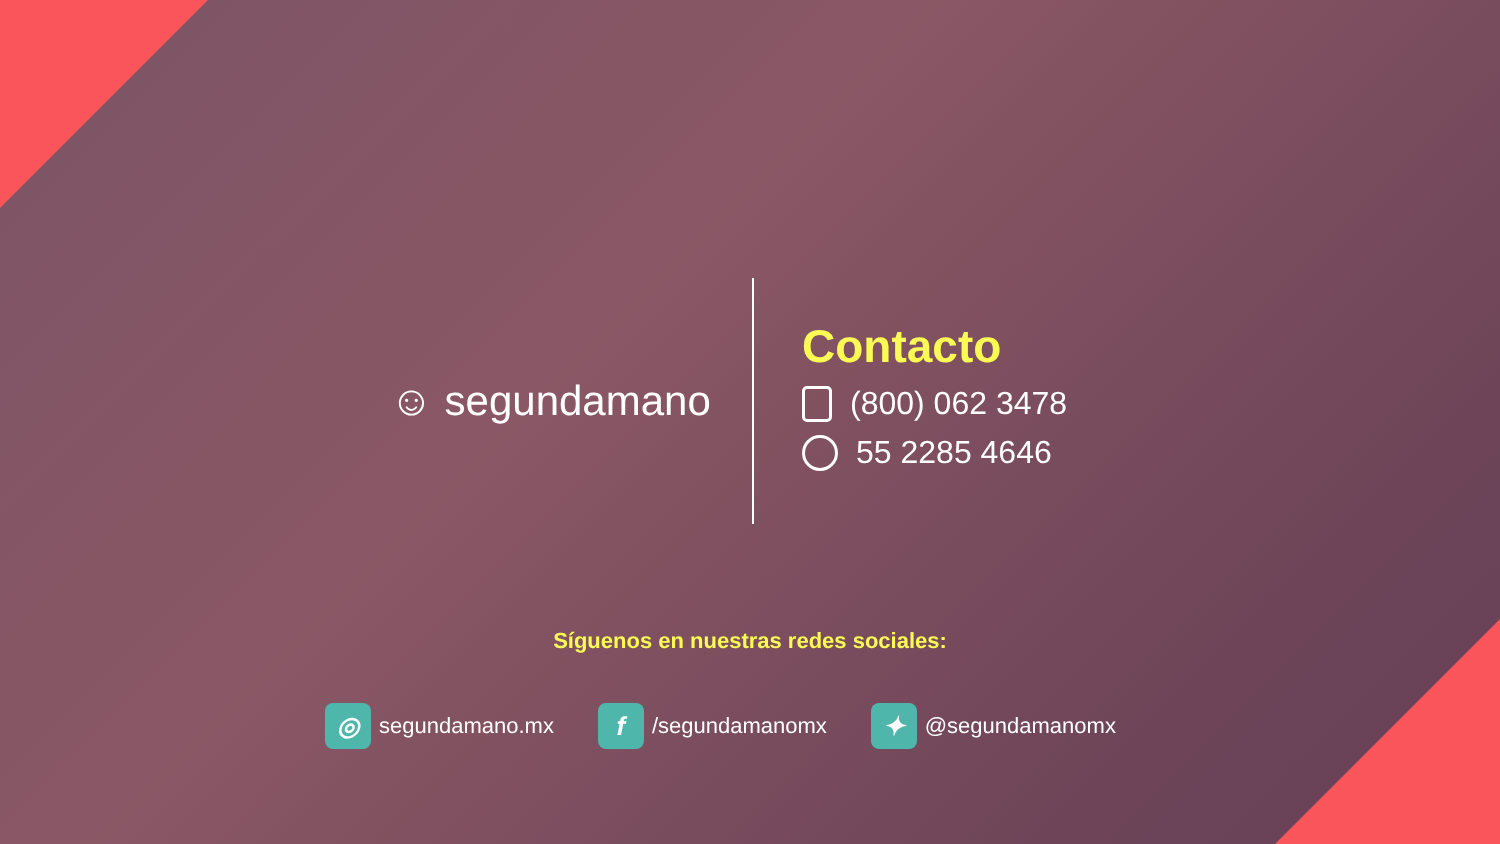☺ segundamano
Contacto
(800) 062 3478
55 2285 4646
Síguenos en nuestras redes sociales:
◎ segundamano.mx f /segundamanomx ✦ @segundamanomx